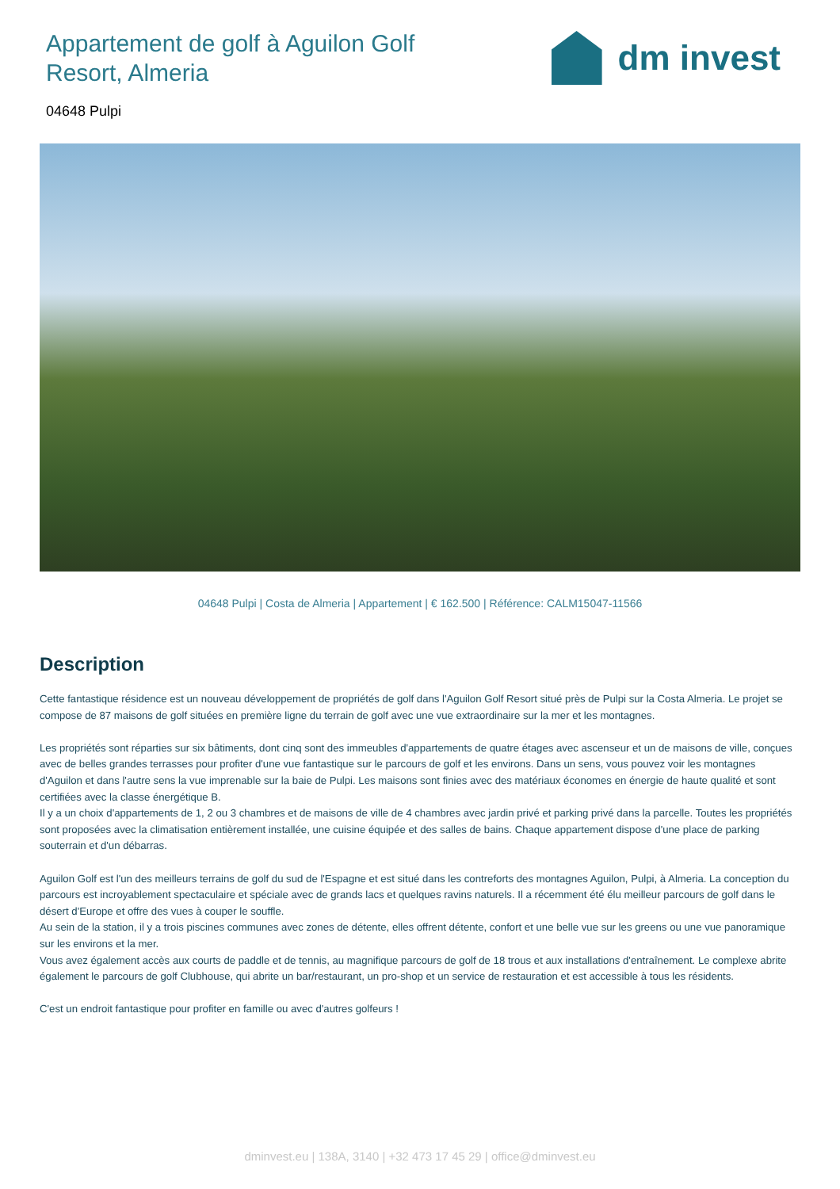Appartement de golf à Aguilon Golf Resort, Almeria
dm invest
04648 Pulpi
04648 Pulpi | Costa de Almeria | Appartement | € 162.500 | Référence: CALM15047-11566
Description
Cette fantastique résidence est un nouveau développement de propriétés de golf dans l'Aguilon Golf Resort situé près de Pulpi sur la Costa Almeria. Le projet se compose de 87 maisons de golf situées en première ligne du terrain de golf avec une vue extraordinaire sur la mer et les montagnes.
Les propriétés sont réparties sur six bâtiments, dont cinq sont des immeubles d'appartements de quatre étages avec ascenseur et un de maisons de ville, conçues avec de belles grandes terrasses pour profiter d'une vue fantastique sur le parcours de golf et les environs. Dans un sens, vous pouvez voir les montagnes d'Aguilon et dans l'autre sens la vue imprenable sur la baie de Pulpi. Les maisons sont finies avec des matériaux économes en énergie de haute qualité et sont certifiées avec la classe énergétique B.
Il y a un choix d'appartements de 1, 2 ou 3 chambres et de maisons de ville de 4 chambres avec jardin privé et parking privé dans la parcelle. Toutes les propriétés sont proposées avec la climatisation entièrement installée, une cuisine équipée et des salles de bains. Chaque appartement dispose d'une place de parking souterrain et d'un débarras.
Aguilon Golf est l'un des meilleurs terrains de golf du sud de l'Espagne et est situé dans les contreforts des montagnes Aguilon, Pulpi, à Almeria. La conception du parcours est incroyablement spectaculaire et spéciale avec de grands lacs et quelques ravins naturels. Il a récemment été élu meilleur parcours de golf dans le désert d'Europe et offre des vues à couper le souffle.
Au sein de la station, il y a trois piscines communes avec zones de détente, elles offrent détente, confort et une belle vue sur les greens ou une vue panoramique sur les environs et la mer.
Vous avez également accès aux courts de paddle et de tennis, au magnifique parcours de golf de 18 trous et aux installations d'entraînement. Le complexe abrite également le parcours de golf Clubhouse, qui abrite un bar/restaurant, un pro-shop et un service de restauration et est accessible à tous les résidents.
C'est un endroit fantastique pour profiter en famille ou avec d'autres golfeurs !
dminvest.eu | 138A, 3140 | +32 473 17 45 29 | office@dminvest.eu